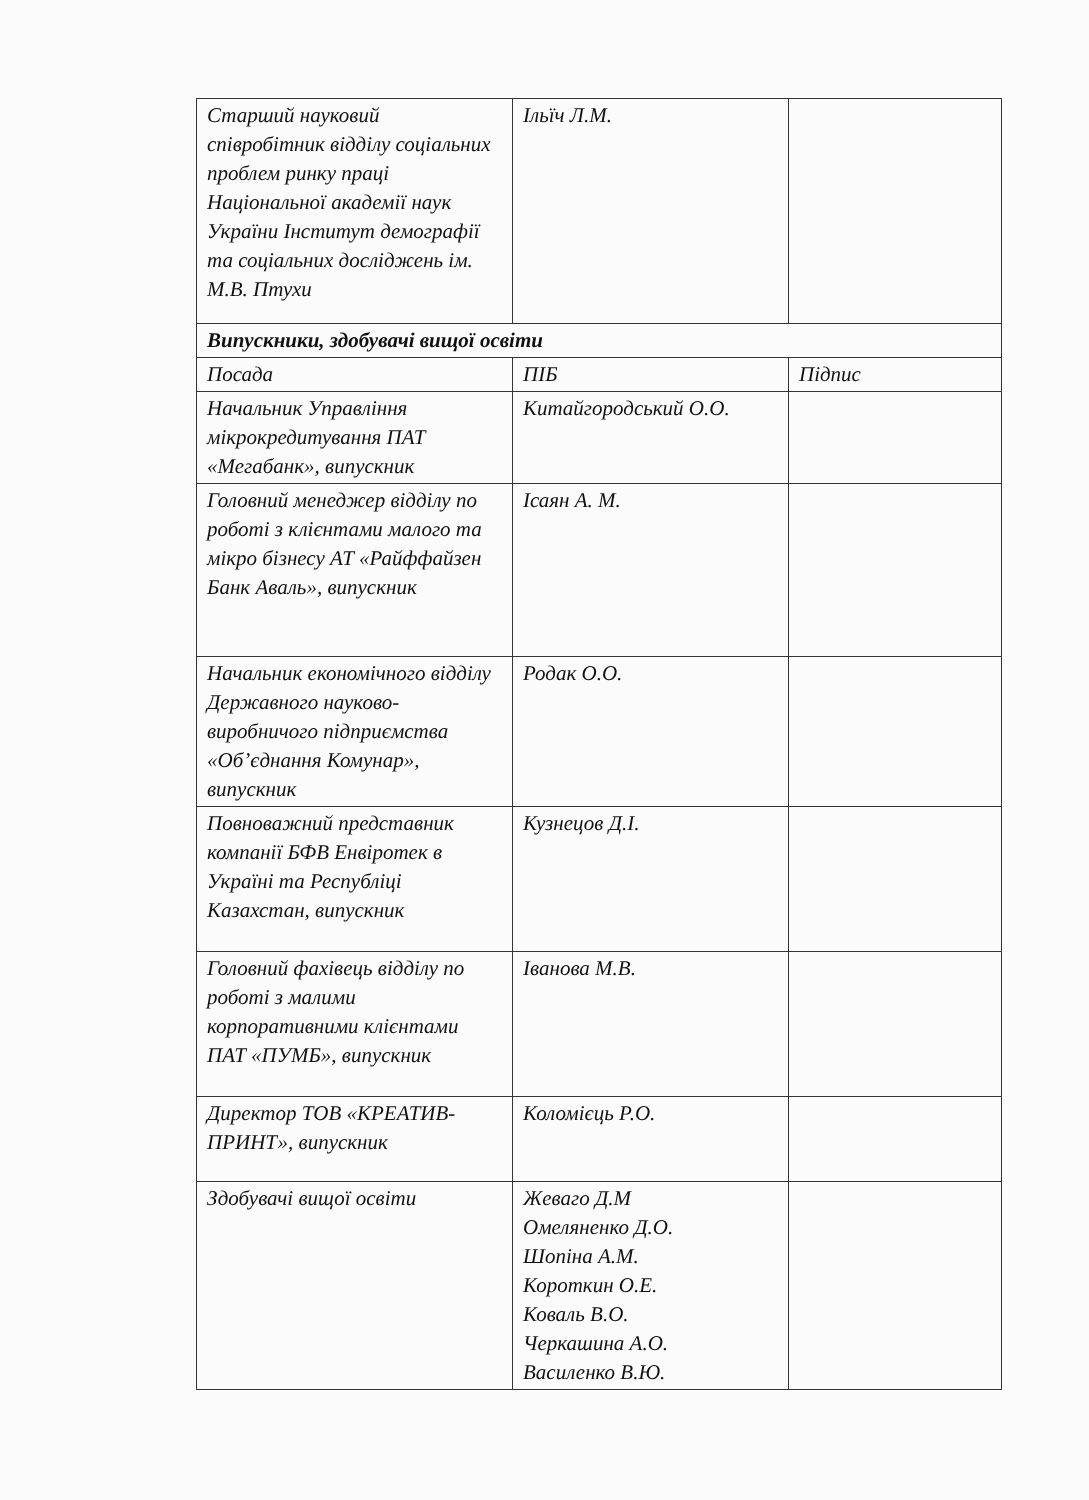| Старший науковий співробітник відділу соціальних проблем ринку праці Національної академії наук України Інститут демографії та соціальних досліджень ім. М.В. Птухи | Ільїч Л.М. | |
| Випускники, здобувачі вищої освіти | | |
| Посада | ПІБ | Підпис |
| Начальник Управління мікрокредитування ПАТ «Мегабанк», випускник | Китайгородський О.О. | |
| Головний менеджер відділу по роботі з клієнтами малого та мікро бізнесу АТ «Райффайзен Банк Аваль», випускник | Ісаян А. М. | |
| Начальник економічного відділу Державного науково-виробничого підприємства «Об’єднання Комунар», випускник | Родак О.О. | |
| Повноважний представник компанії БФВ Енвіротек в Україні та Республіці Казахстан, випускник | Кузнецов Д.І. | |
| Головний фахівець відділу по роботі з малими корпоративними клієнтами ПАТ «ПУМБ», випускник | Іванова М.В. | |
| Директор ТОВ «КРЕАТИВ-ПРИНТ», випускник | Коломієць Р.О. | |
| Здобувачі вищої освіти | Жеваго Д.М Омеляненко Д.О. Шопіна А.М. Короткин О.Е. Коваль В.О. Черкашина А.О. Василенко В.Ю. | |